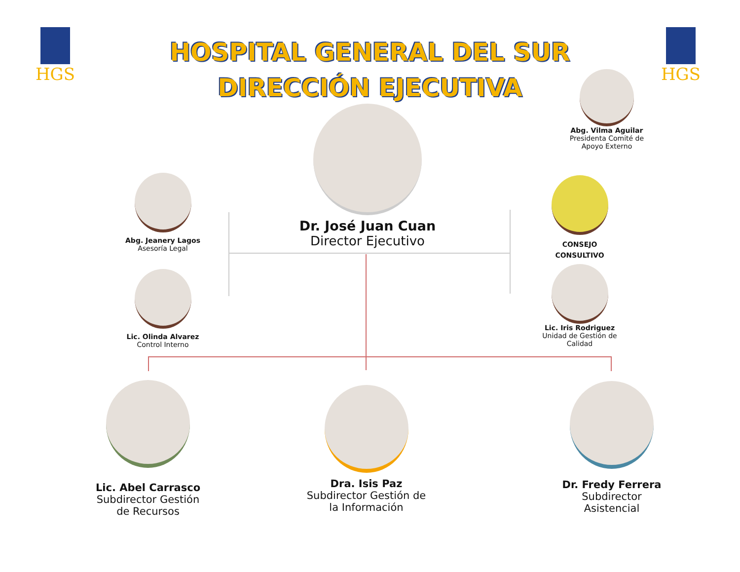HGS HGS
HOSPITAL GENERAL DEL SUR
DIRECCIÓN EJECUTIVA
Dr. José Juan Cuan
Director Ejecutivo
Abg. Vilma Aguilar
Presidenta Comité de Apoyo Externo
Abg. Jeanery Lagos
Asesoría Legal
Lic. Olinda Alvarez
Control Interno
CONSEJO
CONSULTIVO
Lic. Iris Rodriguez
Unidad de Gestión de Calidad
Lic. Abel Carrasco
Subdirector Gestión de Recursos
Dra. Isis Paz
Subdirector Gestión de la Información
Dr. Fredy Ferrera
Subdirector Asistencial